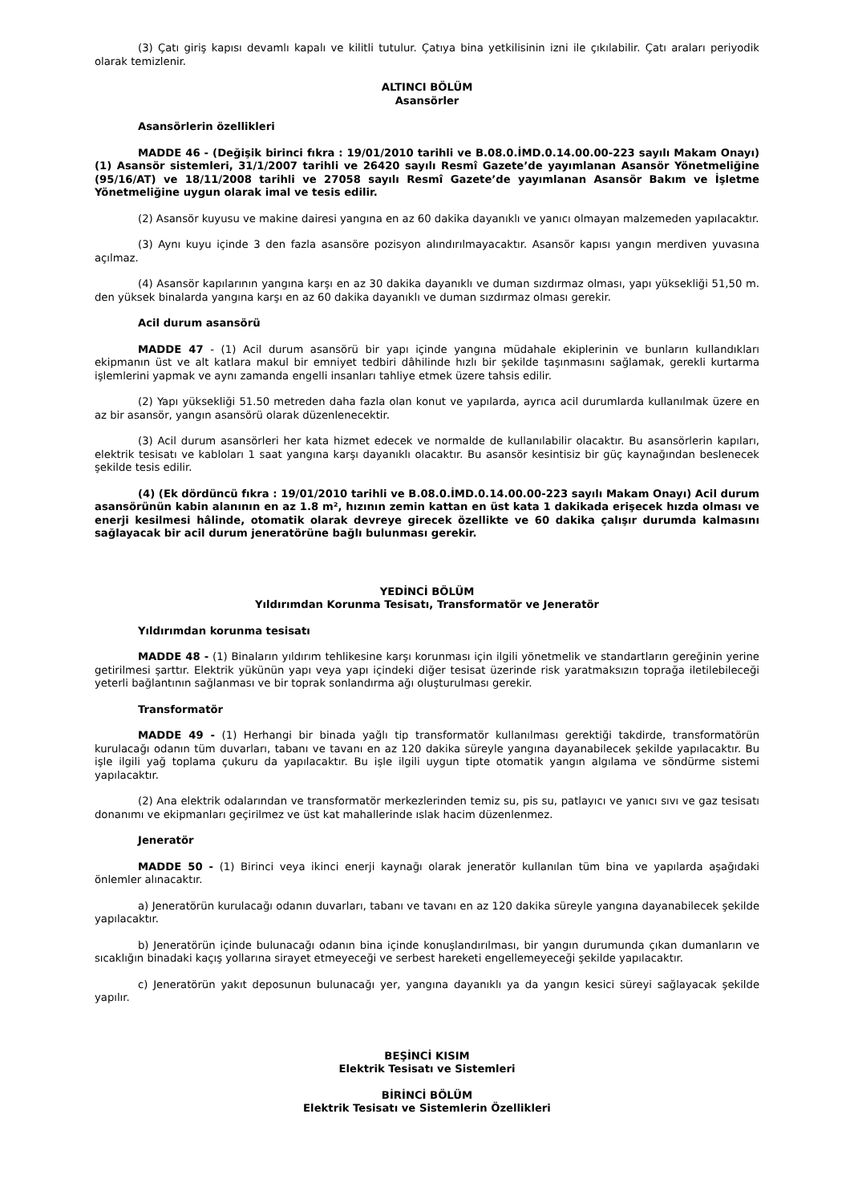(3) Çatı giriş kapısı devamlı kapalı ve kilitli tutulur. Çatıya bina yetkilisinin izni ile çıkılabilir. Çatı araları periyodik olarak temizlenir.
ALTINCI BÖLÜM
Asansörler
Asansörlerin özellikleri
MADDE 46 - (Değişik birinci fıkra : 19/01/2010 tarihli ve B.08.0.İMD.0.14.00.00-223 sayılı Makam Onayı) (1) Asansör sistemleri, 31/1/2007 tarihli ve 26420 sayılı Resmî Gazete’de yayımlanan Asansör Yönetmeliğine (95/16/AT) ve 18/11/2008 tarihli ve 27058 sayılı Resmî Gazete’de yayımlanan Asansör Bakım ve İşletme Yönetmeliğine uygun olarak imal ve tesis edilir.
(2) Asansör kuyusu ve makine dairesi yangına en az 60 dakika dayanıklı ve yanıcı olmayan malzemeden yapılacaktır.
(3) Aynı kuyu içinde 3 den fazla asansöre pozisyon alındırılmayacaktır. Asansör kapısı yangın merdiven yuvasına açılmaz.
(4) Asansör kapılarının yangına karşı en az 30 dakika dayanıklı ve duman sızdırmaz olması, yapı yüksekliği 51,50 m. den yüksek binalarda yangına karşı en az 60 dakika dayanıklı ve duman sızdırmaz olması gerekir.
Acil durum asansörü
MADDE 47 - (1) Acil durum asansörü bir yapı içinde yangına müdahale ekiplerinin ve bunların kullandıkları ekipmanın üst ve alt katlara makul bir emniyet tedbiri dâhilinde hızlı bir şekilde taşınmasını sağlamak, gerekli kurtarma işlemlerini yapmak ve aynı zamanda engelli insanları tahliye etmek üzere tahsis edilir.
(2) Yapı yüksekliği 51.50 metreden daha fazla olan konut ve yapılarda, ayrıca acil durumlarda kullanılmak üzere en az bir asansör, yangın asansörü olarak düzenlenecektir.
(3) Acil durum asansörleri her kata hizmet edecek ve normalde de kullanılabilir olacaktır. Bu asansörlerin kapıları, elektrik tesisatı ve kabloları 1 saat yangına karşı dayanıklı olacaktır. Bu asansör kesintisiz bir güç kaynağından beslenecek şekilde tesis edilir.
(4) (Ek dördüncü fıkra : 19/01/2010 tarihli ve B.08.0.İMD.0.14.00.00-223 sayılı Makam Onayı) Acil durum asansörünün kabin alanının en az 1.8 m², hızının zemin kattan en üst kata 1 dakikada erişecek hızda olması ve enerji kesilmesi hâlinde, otomatik olarak devreye girecek özellikte ve 60 dakika çalışır durumda kalmasını sağlayacak bir acil durum jeneratörüne bağlı bulunması gerekir.
YEDİNCİ BÖLÜM
Yıldırımdan Korunma Tesisatı, Transformatör ve Jeneratör
Yıldırımdan korunma tesisatı
MADDE 48 - (1) Binaların yıldırım tehlikesine karşı korunması için ilgili yönetmelik ve standartların gereğinin yerine getirilmesi şarttır. Elektrik yükünün yapı veya yapı içindeki diğer tesisat üzerinde risk yaratmaksızın toprağa iletilebileceği yeterli bağlantının sağlanması ve bir toprak sonlandırma ağı oluşturulması gerekir.
Transformatör
MADDE 49 - (1) Herhangi bir binada yağlı tip transformatör kullanılması gerektiği takdirde, transformatörün kurulacağı odanın tüm duvarları, tabanı ve tavanı en az 120 dakika süreyle yangına dayanabilecek şekilde yapılacaktır. Bu işle ilgili yağ toplama çukuru da yapılacaktır. Bu işle ilgili uygun tipte otomatik yangın algılama ve söndürme sistemi yapılacaktır.
(2) Ana elektrik odalarından ve transformatör merkezlerinden temiz su, pis su, patlayıcı ve yanıcı sıvı ve gaz tesisatı donanımı ve ekipmanları geçirilmez ve üst kat mahallerinde ıslak hacim düzenlenmez.
Jeneratör
MADDE 50 - (1) Birinci veya ikinci enerji kaynağı olarak jeneratör kullanılan tüm bina ve yapılarda aşağıdaki önlemler alınacaktır.
a) Jeneratörün kurulacağı odanın duvarları, tabanı ve tavanı en az 120 dakika süreyle yangına dayanabilecek şekilde yapılacaktır.
b) Jeneratörün içinde bulunacağı odanın bina içinde konuşlandırılması, bir yangın durumunda çıkan dumanların ve sıcaklığın binadaki kaçış yollarına sirayet etmeyeceği ve serbest hareketi engellemeyeceği şekilde yapılacaktır.
c) Jeneratörün yakıt deposunun bulunacağı yer, yangına dayanıklı ya da yangın kesici süreyi sağlayacak şekilde yapılır.
BEŞİNCİ KISIM
Elektrik Tesisatı ve Sistemleri
BİRİNCİ BÖLÜM
Elektrik Tesisatı ve Sistemlerin Özellikleri